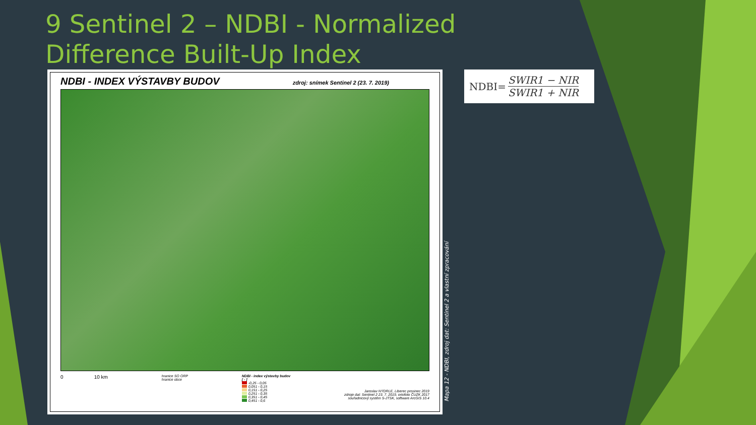9 Sentinel 2 – NDBI - Normalized Difference Built-Up Index
NDBI - INDEX VÝSTAVBY BUDOV zdroj: snímek Sentinel 2 (23. 7. 2019)
0 10 km
hranice SO ORP
hranice obce
NDBI - index výstavby budov
[ - ]
-0,25 - 0,05
0,051 - 0,15
0,151 - 0,25
0,251 - 0,35
0,351 - 0,45
0,451 - 0,6
Jaroslav NÝDRLE, Liberec prosinec 2019
zdroje dat: Sentinel 2 23. 7. 2019, ortofoto ČUZK 2017
souřadnicový systém S-JTSK, software ArcGIS 10.4
Mapa 12 - NDBI, zdroj dat: Sentinel 2 a vlastní zpracování
NDBI= SWIR1 − NIR SWIR1 + NIR